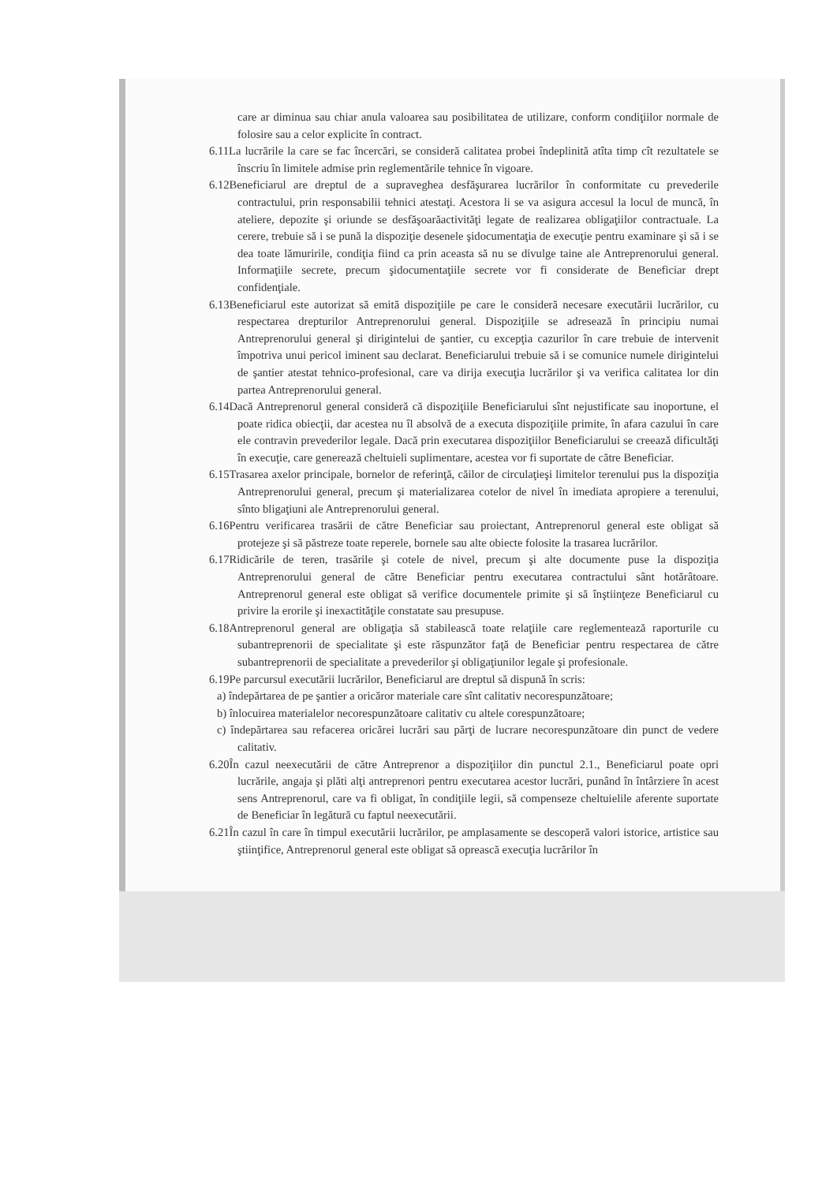care ar diminua sau chiar anula valoarea sau posibilitatea de utilizare, conform condiţiilor normale de folosire sau a celor explicite în contract.
6.11La lucrările la care se fac încercări, se consideră calitatea probei îndeplinită atîta timp cît rezultatele se înscriu în limitele admise prin reglementările tehnice în vigoare.
6.12Beneficiarul are dreptul de a supraveghea desfăşurarea lucrărilor în conformitate cu prevederile contractului, prin responsabilii tehnici atestaţi. Acestora li se va asigura accesul la locul de muncă, în ateliere, depozite şi oriunde se desfăşoarăactivităţi legate de realizarea obligaţiilor contractuale. La cerere, trebuie să i se pună la dispoziţie desenele şidocumentaţia de execuţie pentru examinare şi să i se dea toate lămuririle, condiţia fiind ca prin aceasta să nu se divulge taine ale Antreprenorului general. Informaţiile secrete, precum şidocumentaţiile secrete vor fi considerate de Beneficiar drept confidenţiale.
6.13Beneficiarul este autorizat să emită dispoziţiile pe care le consideră necesare executării lucrărilor, cu respectarea drepturilor Antreprenorului general. Dispoziţiile se adresează în principiu numai Antreprenorului general şi dirigintelui de şantier, cu excepţia cazurilor în care trebuie de intervenit împotriva unui pericol iminent sau declarat. Beneficiarului trebuie să i se comunice numele dirigintelui de şantier atestat tehnico-profesional, care va dirija execuţia lucrărilor şi va verifica calitatea lor din partea Antreprenorului general.
6.14Dacă Antreprenorul general consideră că dispoziţiile Beneficiarului sînt nejustificate sau inoportune, el poate ridica obiecţii, dar acestea nu îl absolvă de a executa dispoziţiile primite, în afara cazului în care ele contravin prevederilor legale. Dacă prin executarea dispoziţiilor Beneficiarului se creează dificultăţi în execuţie, care generează cheltuieli suplimentare, acestea vor fi suportate de către Beneficiar.
6.15Trasarea axelor principale, bornelor de referinţă, căilor de circulaţieşi limitelor terenului pus la dispoziţia Antreprenorului general, precum şi materializarea cotelor de nivel în imediata apropiere a terenului, sînto bligaţiuni ale Antreprenorului general.
6.16Pentru verificarea trasării de către Beneficiar sau proiectant, Antreprenorul general este obligat să protejeze şi să păstreze toate reperele, bornele sau alte obiecte folosite la trasarea lucrărilor.
6.17Ridicările de teren, trasările şi cotele de nivel, precum şi alte documente puse la dispoziţia Antreprenorului general de către Beneficiar pentru executarea contractului sânt hotărâtoare. Antreprenorul general este obligat să verifice documentele primite şi să înştiinţeze Beneficiarul cu privire la erorile şi inexactităţile constatate sau presupuse.
6.18Antreprenorul general are obligaţia să stabilească toate relaţiile care reglementează raporturile cu subantreprenorii de specialitate şi este răspunzător faţă de Beneficiar pentru respectarea de către subantreprenorii de specialitate a prevederilor şi obligaţiunilor legale şi profesionale.
6.19Pe parcursul executării lucrărilor, Beneficiarul are dreptul să dispună în scris:
a) îndepărtarea de pe şantier a oricăror materiale care sînt calitativ necorespunzătoare;
b) înlocuirea materialelor necorespunzătoare calitativ cu altele corespunzătoare;
c) îndepărtarea sau refacerea oricărei lucrări sau părţi de lucrare necorespunzătoare din punct de vedere calitativ.
6.20În cazul neexecutării de către Antreprenor a dispoziţiilor din punctul 2.1., Beneficiarul poate opri lucrările, angaja şi plăti alţi antreprenori pentru executarea acestor lucrări, punând în întârziere în acest sens Antreprenorul, care va fi obligat, în condiţiile legii, să compenseze cheltuielile aferente suportate de Beneficiar în legătură cu faptul neexecutării.
6.21În cazul în care în timpul executării lucrărilor, pe amplasamente se descoperă valori istorice, artistice sau ştiinţifice, Antreprenorul general este obligat să oprească execuţia lucrărilor în